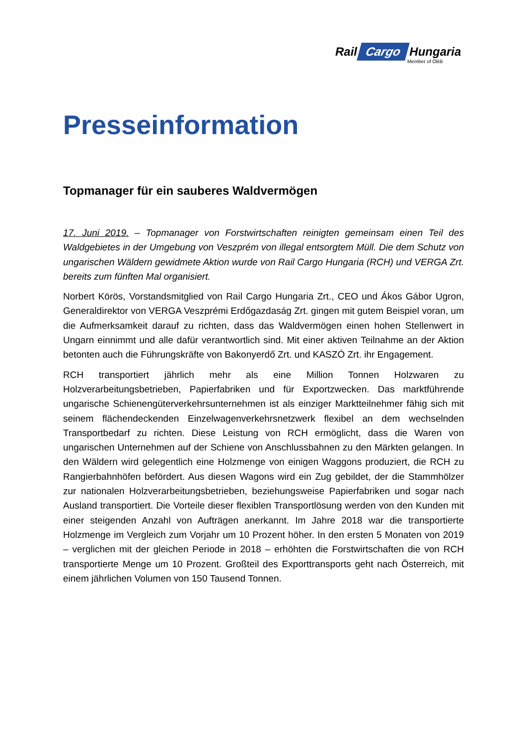Rail Cargo Hungaria
Member of ÖBB
Presseinformation
Topmanager für ein sauberes Waldvermögen
17. Juni 2019. – Topmanager von Forstwirtschaften reinigten gemeinsam einen Teil des Waldgebietes in der Umgebung von Veszprém von illegal entsorgtem Müll. Die dem Schutz von ungarischen Wäldern gewidmete Aktion wurde von Rail Cargo Hungaria (RCH) und VERGA Zrt. bereits zum fünften Mal organisiert.
Norbert Körös, Vorstandsmitglied von Rail Cargo Hungaria Zrt., CEO und Ákos Gábor Ugron, Generaldirektor von VERGA Veszprémi Erdőgazdaság Zrt. gingen mit gutem Beispiel voran, um die Aufmerksamkeit darauf zu richten, dass das Waldvermögen einen hohen Stellenwert in Ungarn einnimmt und alle dafür verantwortlich sind. Mit einer aktiven Teilnahme an der Aktion betonten auch die Führungskräfte von Bakonyerdő Zrt. und KASZÓ Zrt. ihr Engagement.
RCH transportiert jährlich mehr als eine Million Tonnen Holzwaren zu Holzverarbeitungsbetrieben, Papierfabriken und für Exportzwecken. Das marktführende ungarische Schienengüterverkehrsunternehmen ist als einziger Marktteilnehmer fähig sich mit seinem flächendeckenden Einzelwagenverkehrsnetzwerk flexibel an dem wechselnden Transportbedarf zu richten. Diese Leistung von RCH ermöglicht, dass die Waren von ungarischen Unternehmen auf der Schiene von Anschlussbahnen zu den Märkten gelangen. In den Wäldern wird gelegentlich eine Holzmenge von einigen Waggons produziert, die RCH zu Rangierbahnhöfen befördert. Aus diesen Wagons wird ein Zug gebildet, der die Stammhölzer zur nationalen Holzverarbeitungsbetrieben, beziehungsweise Papierfabriken und sogar nach Ausland transportiert. Die Vorteile dieser flexiblen Transportlösung werden von den Kunden mit einer steigenden Anzahl von Aufträgen anerkannt. Im Jahre 2018 war die transportierte Holzmenge im Vergleich zum Vorjahr um 10 Prozent höher. In den ersten 5 Monaten von 2019 – verglichen mit der gleichen Periode in 2018 – erhöhten die Forstwirtschaften die von RCH transportierte Menge um 10 Prozent. Großteil des Exporttransports geht nach Österreich, mit einem jährlichen Volumen von 150 Tausend Tonnen.